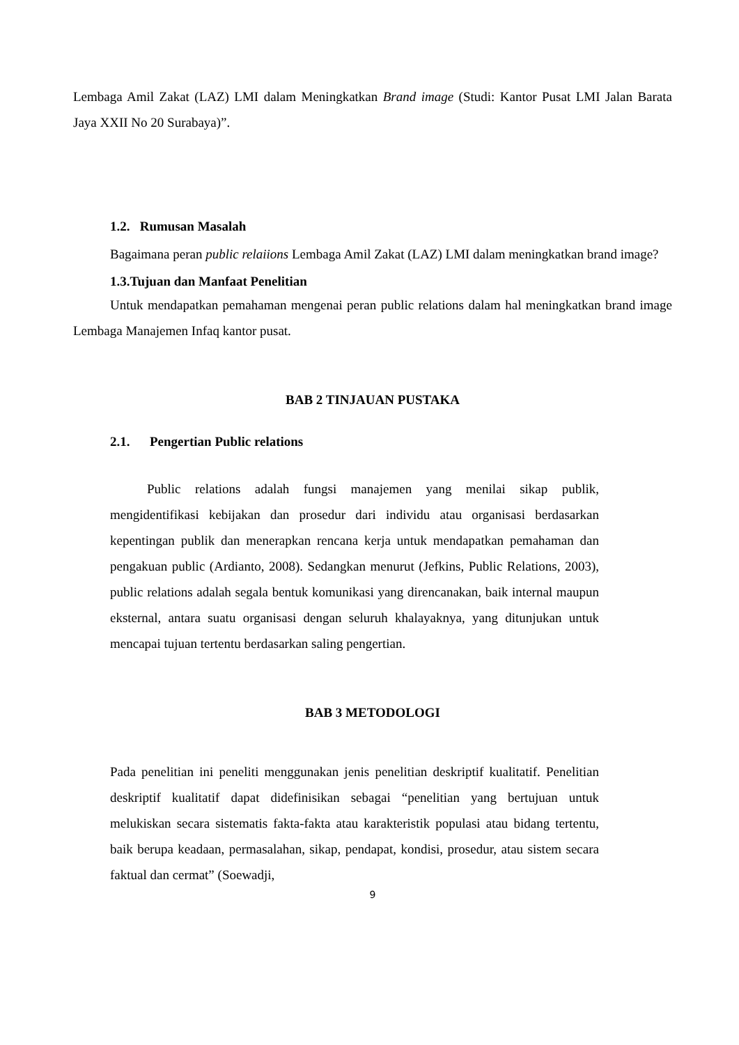Lembaga Amil Zakat (LAZ) LMI dalam Meningkatkan Brand image (Studi: Kantor Pusat LMI Jalan Barata Jaya XXII No 20 Surabaya)”.
1.2. Rumusan Masalah
Bagaimana peran public relaiions Lembaga Amil Zakat (LAZ) LMI dalam meningkatkan brand image?
1.3.Tujuan dan Manfaat Penelitian
Untuk mendapatkan pemahaman mengenai peran public relations dalam hal meningkatkan brand image Lembaga Manajemen Infaq kantor pusat.
BAB 2 TINJAUAN PUSTAKA
2.1. Pengertian Public relations
Public relations adalah fungsi manajemen yang menilai sikap publik, mengidentifikasi kebijakan dan prosedur dari individu atau organisasi berdasarkan kepentingan publik dan menerapkan rencana kerja untuk mendapatkan pemahaman dan pengakuan public (Ardianto, 2008). Sedangkan menurut (Jefkins, Public Relations, 2003), public relations adalah segala bentuk komunikasi yang direncanakan, baik internal maupun eksternal, antara suatu organisasi dengan seluruh khalayaknya, yang ditunjukan untuk mencapai tujuan tertentu berdasarkan saling pengertian.
BAB 3 METODOLOGI
Pada penelitian ini peneliti menggunakan jenis penelitian deskriptif kualitatif. Penelitian deskriptif kualitatif dapat didefinisikan sebagai “penelitian yang bertujuan untuk melukiskan secara sistematis fakta-fakta atau karakteristik populasi atau bidang tertentu, baik berupa keadaan, permasalahan, sikap, pendapat, kondisi, prosedur, atau sistem secara faktual dan cermat” (Soewadji,
9